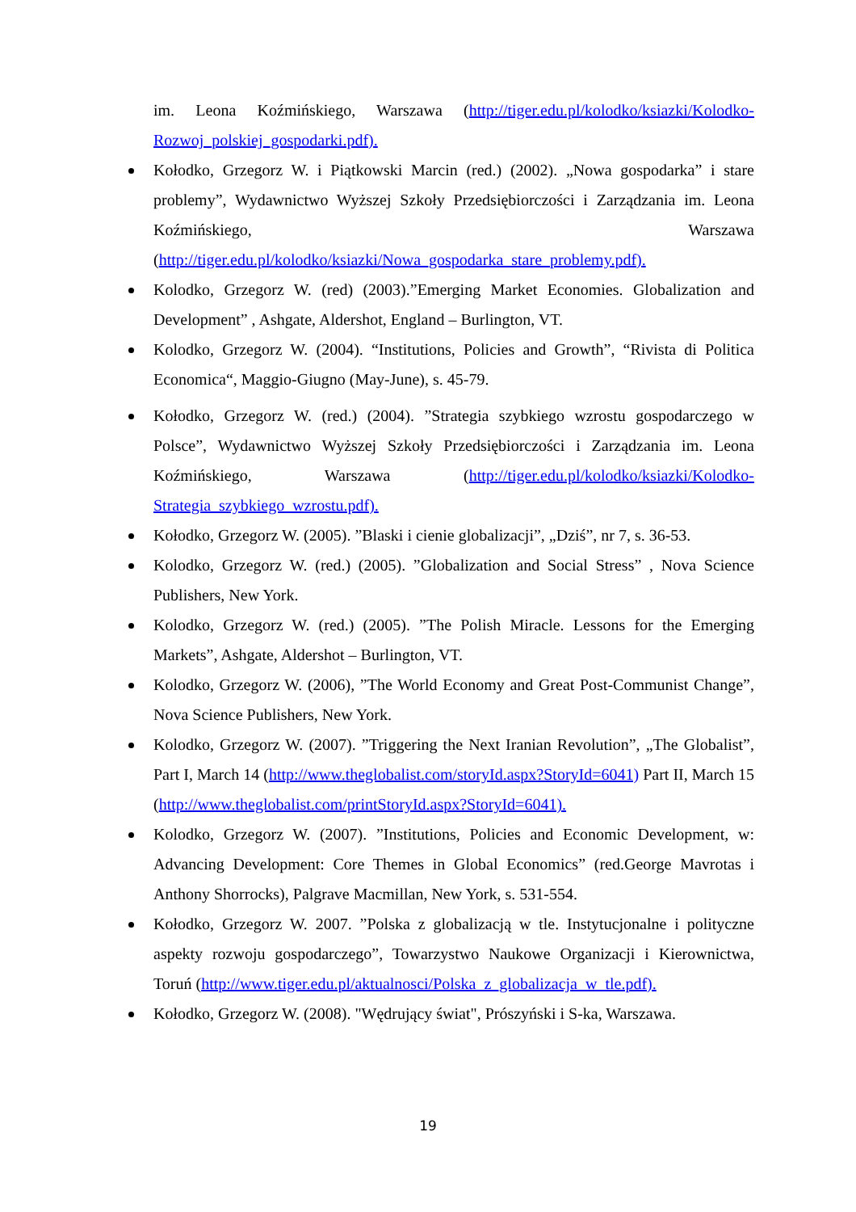im. Leona Koźmińskiego, Warszawa (http://tiger.edu.pl/kolodko/ksiazki/Kolodko-Rozwoj_polskiej_gospodarki.pdf).
Kołodko, Grzegorz W. i Piątkowski Marcin (red.) (2002). „Nowa gospodarka” i stare problemy”, Wydawnictwo Wyższej Szkoły Przedsiębiorczości i Zarządzania im. Leona Koźmińskiego, Warszawa (http://tiger.edu.pl/kolodko/ksiazki/Nowa_gospodarka_stare_problemy.pdf).
Kolodko, Grzegorz W. (red) (2003).”Emerging Market Economies. Globalization and Development” , Ashgate, Aldershot, England – Burlington, VT.
Kolodko, Grzegorz W. (2004). “Institutions, Policies and Growth”, “Rivista di Politica Economica“, Maggio-Giugno (May-June), s. 45-79.
Kołodko, Grzegorz W. (red.) (2004). ”Strategia szybkiego wzrostu gospodarczego w Polsce”, Wydawnictwo Wyższej Szkoły Przedsiębiorczości i Zarządzania im. Leona Koźmińskiego, Warszawa (http://tiger.edu.pl/kolodko/ksiazki/Kolodko-Strategia_szybkiego_wzrostu.pdf).
Kołodko, Grzegorz W. (2005). ”Blaski i cienie globalizacji”, „Dziś”, nr 7, s. 36-53.
Kolodko, Grzegorz W. (red.) (2005). ”Globalization and Social Stress” , Nova Science Publishers, New York.
Kolodko, Grzegorz W. (red.) (2005). ”The Polish Miracle. Lessons for the Emerging Markets”, Ashgate, Aldershot – Burlington, VT.
Kolodko, Grzegorz W. (2006), ”The World Economy and Great Post-Communist Change”, Nova Science Publishers, New York.
Kolodko, Grzegorz W. (2007). ”Triggering the Next Iranian Revolution”, „The Globalist”, Part I, March 14 (http://www.theglobalist.com/storyId.aspx?StoryId=6041) Part II, March 15 (http://www.theglobalist.com/printStoryId.aspx?StoryId=6041).
Kolodko, Grzegorz W. (2007). ”Institutions, Policies and Economic Development, w: Advancing Development: Core Themes in Global Economics” (red.George Mavrotas i Anthony Shorrocks), Palgrave Macmillan, New York, s. 531-554.
Kołodko, Grzegorz W. 2007. ”Polska z globalizacją w tle. Instytucjonalne i polityczne aspekty rozwoju gospodarczego”, Towarzystwo Naukowe Organizacji i Kierownictwa, Toruń (http://www.tiger.edu.pl/aktualnosci/Polska_z_globalizacja_w_tle.pdf).
Kołodko, Grzegorz W. (2008). "Wędrujący świat", Prószyński i S-ka, Warszawa.
19